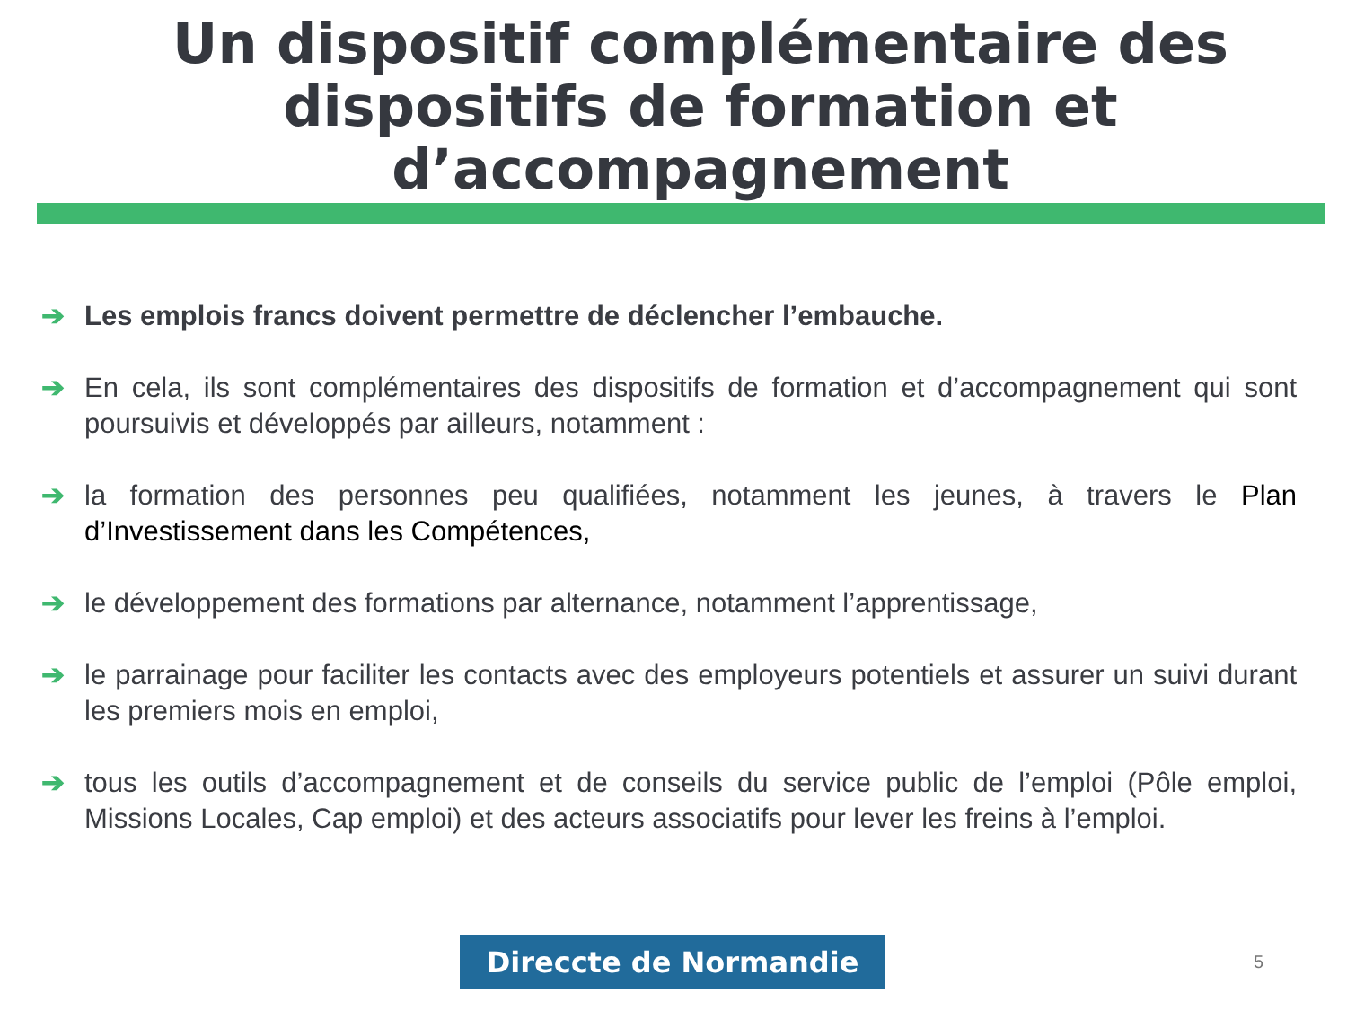Un dispositif complémentaire des dispositifs de formation et d’accompagnement
➔ Les emplois francs doivent permettre de déclencher l’embauche.
➔ En cela, ils sont complémentaires des dispositifs de formation et d’accompagnement qui sont poursuivis et développés par ailleurs, notamment :
➔ la formation des personnes peu qualifiées, notamment les jeunes, à travers le Plan d’Investissement dans les Compétences,
➔ le développement des formations par alternance, notamment l’apprentissage,
➔ le parrainage pour faciliter les contacts avec des employeurs potentiels et assurer un suivi durant les premiers mois en emploi,
➔ tous les outils d’accompagnement et de conseils du service public de l’emploi (Pôle emploi, Missions Locales, Cap emploi) et des acteurs associatifs pour lever les freins à l’emploi.
Direccte de Normandie 5